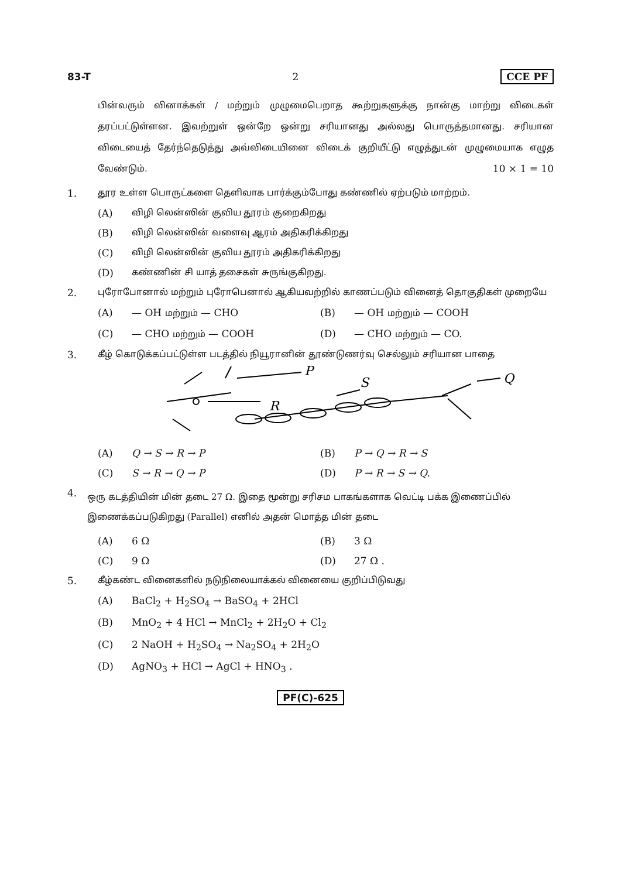83-T 2 CCE PF
பின்வரும் வினாக்கள் / மற்றும் முழுமைபெறாத கூற்றுகளுக்கு நான்கு மாற்று விடைகள் தரப்பட்டுள்ளன. இவற்றுள் ஒன்றே ஒன்று சரியானது அல்லது பொருத்தமானது. சரியான விடையைத் தேர்ந்தெடுத்து அவ்விடையினை விடைக் குறியீட்டு எழுத்துடன் முழுமையாக எழுத வேண்டும். 10 × 1 = 10
1. தூர உள்ள பொருட்களை தெளிவாக பார்க்கும்போது கண்ணில் ஏற்படும் மாற்றம்.
(A) விழி லென்ஸின் குவிய தூரம் குறைகிறது
(B) விழி லென்ஸின் வளைவு ஆரம் அதிகரிக்கிறது
(C) விழி லென்ஸின் குவிய தூரம் அதிகரிக்கிறது
(D) கண்ணின் சி யாத் தசைகள் சுருங்குகிறது.
2. புரோபோனால் மற்றும் புரோபெனால் ஆகியவற்றில் காணப்படும் வினைத் தொகுதிகள் முறையே
(A) — OH மற்றும் — CHO (B) — OH மற்றும் — COOH
(C) — CHO மற்றும் — COOH (D) — CHO மற்றும் — CO.
3. கீழ் கொடுக்கப்பட்டுள்ள படத்தில் நியூரானின் தூண்டுணர்வு செல்லும் சரியான பாதை
P
R
S
Q
(A) Q → S → R → P (B) P → Q → R → S
(C) S → R → Q → P (D) P → R → S → Q.
4. ஒரு கடத்தியின் மின் தடை 27 Ω. இதை மூன்று சரிசம பாகங்களாக வெட்டி பக்க இணைப்பில் இணைக்கப்படுகிறது (Parallel) எனில் அதன் மொத்த மின் தடை
(A) 6 Ω (B) 3 Ω
(C) 9 Ω (D) 27 Ω .
5. கீழ்கண்ட வினைகளில் நடுநிலையாக்கல் வினையை குறிப்பிடுவது
(A) BaCl<sub>2</sub> + H<sub>2</sub>SO<sub>4</sub> → BaSO<sub>4</sub> + 2HCl
(B) MnO<sub>2</sub> + 4 HCl → MnCl<sub>2</sub> + 2H<sub>2</sub>O + Cl<sub>2</sub>
(C) 2 NaOH + H<sub>2</sub>SO<sub>4</sub> → Na<sub>2</sub>SO<sub>4</sub> + 2H<sub>2</sub>O
(D) AgNO<sub>3</sub> + HCl → AgCl + HNO<sub>3</sub> .
PF(C)-625